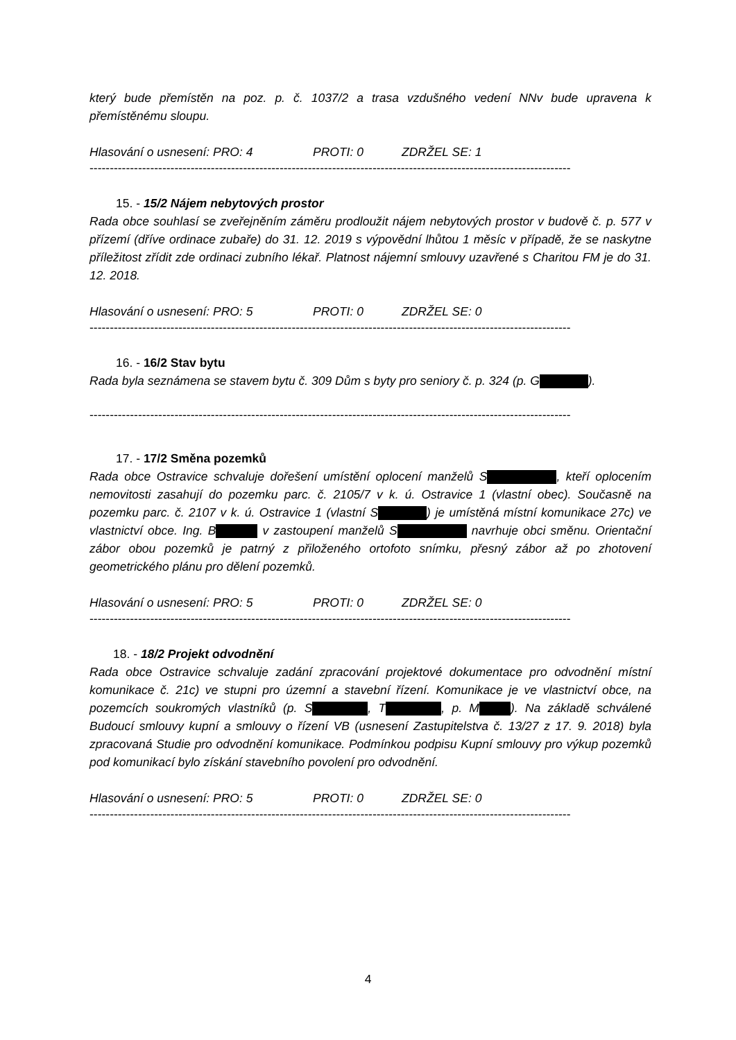který bude přemístěn na poz. p. č. 1037/2 a trasa vzdušného vedení NNv bude upravena k přemístěnému sloupu.
Hlasování o usnesení: PRO: 4 PROTI: 0 ZDRŽEL SE: 1
-----------------------------------------------------------------------------------------------------------------------
15. - 15/2 Nájem nebytových prostor
Rada obce souhlasí se zveřejněním záměru prodloužit nájem nebytových prostor v budově č. p. 577 v přízemí (dříve ordinace zubaře) do 31. 12. 2019 s výpovědní lhůtou 1 měsíc v případě, že se naskytne příležitost zřídit zde ordinaci zubního lékař. Platnost nájemní smlouvy uzavřené s Charitou FM je do 31. 12. 2018.
Hlasování o usnesení: PRO: 5 PROTI: 0 ZDRŽEL SE: 0
-----------------------------------------------------------------------------------------------------------------------
16. - 16/2 Stav bytu
Rada byla seznámena se stavem bytu č. 309 Dům s byty pro seniory č. p. 324 (p. G ).
-----------------------------------------------------------------------------------------------------------------------
17. - 17/2 Směna pozemků
Rada obce Ostravice schvaluje dořešení umístění oplocení manželů S , kteří oplocením nemovitosti zasahují do pozemku parc. č. 2105/7 v k. ú. Ostravice 1 (vlastní obec). Současně na pozemku parc. č. 2107 v k. ú. Ostravice 1 (vlastní S ) je umístěná místní komunikace 27c) ve vlastnictví obce. Ing. B v zastoupení manželů S navrhuje obci směnu. Orientační zábor obou pozemků je patrný z přiloženého ortofoto snímku, přesný zábor až po zhotovení geometrického plánu pro dělení pozemků.
Hlasování o usnesení: PRO: 5 PROTI: 0 ZDRŽEL SE: 0
-----------------------------------------------------------------------------------------------------------------------
18. - 18/2 Projekt odvodnění
Rada obce Ostravice schvaluje zadání zpracování projektové dokumentace pro odvodnění místní komunikace č. 21c) ve stupni pro územní a stavební řízení. Komunikace je ve vlastnictví obce, na pozemcích soukromých vlastníků (p. S , T , p. M ). Na základě schválené Budoucí smlouvy kupní a smlouvy o řízení VB (usnesení Zastupitelstva č. 13/27 z 17. 9. 2018) byla zpracovaná Studie pro odvodnění komunikace. Podmínkou podpisu Kupní smlouvy pro výkup pozemků pod komunikací bylo získání stavebního povolení pro odvodnění.
Hlasování o usnesení: PRO: 5 PROTI: 0 ZDRŽEL SE: 0
-----------------------------------------------------------------------------------------------------------------------
4